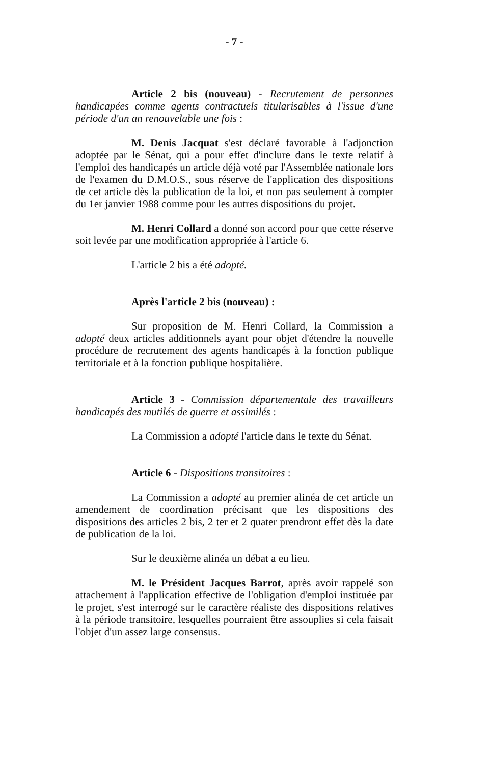- 7 -
Article 2 bis (nouveau) - Recrutement de personnes handicapées comme agents contractuels titularisables à l'issue d'une période d'un an renouvelable une fois :
M. Denis Jacquat s'est déclaré favorable à l'adjonction adoptée par le Sénat, qui a pour effet d'inclure dans le texte relatif à l'emploi des handicapés un article déjà voté par l'Assemblée nationale lors de l'examen du D.M.O.S., sous réserve de l'application des dispositions de cet article dès la publication de la loi, et non pas seulement à compter du 1er janvier 1988 comme pour les autres dispositions du projet.
M. Henri Collard a donné son accord pour que cette réserve soit levée par une modification appropriée à l'article 6.
L'article 2 bis a été adopté.
Après l'article 2 bis (nouveau) :
Sur proposition de M. Henri Collard, la Commission a adopté deux articles additionnels ayant pour objet d'étendre la nouvelle procédure de recrutement des agents handicapés à la fonction publique territoriale et à la fonction publique hospitalière.
Article 3 - Commission départementale des travailleurs handicapés des mutilés de guerre et assimilés :
La Commission a adopté l'article dans le texte du Sénat.
Article 6 - Dispositions transitoires :
La Commission a adopté au premier alinéa de cet article un amendement de coordination précisant que les dispositions des dispositions des articles 2 bis, 2 ter et 2 quater prendront effet dès la date de publication de la loi.
Sur le deuxième alinéa un débat a eu lieu.
M. le Président Jacques Barrot, après avoir rappelé son attachement à l'application effective de l'obligation d'emploi instituée par le projet, s'est interrogé sur le caractère réaliste des dispositions relatives à la période transitoire, lesquelles pourraient être assouplies si cela faisait l'objet d'un assez large consensus.